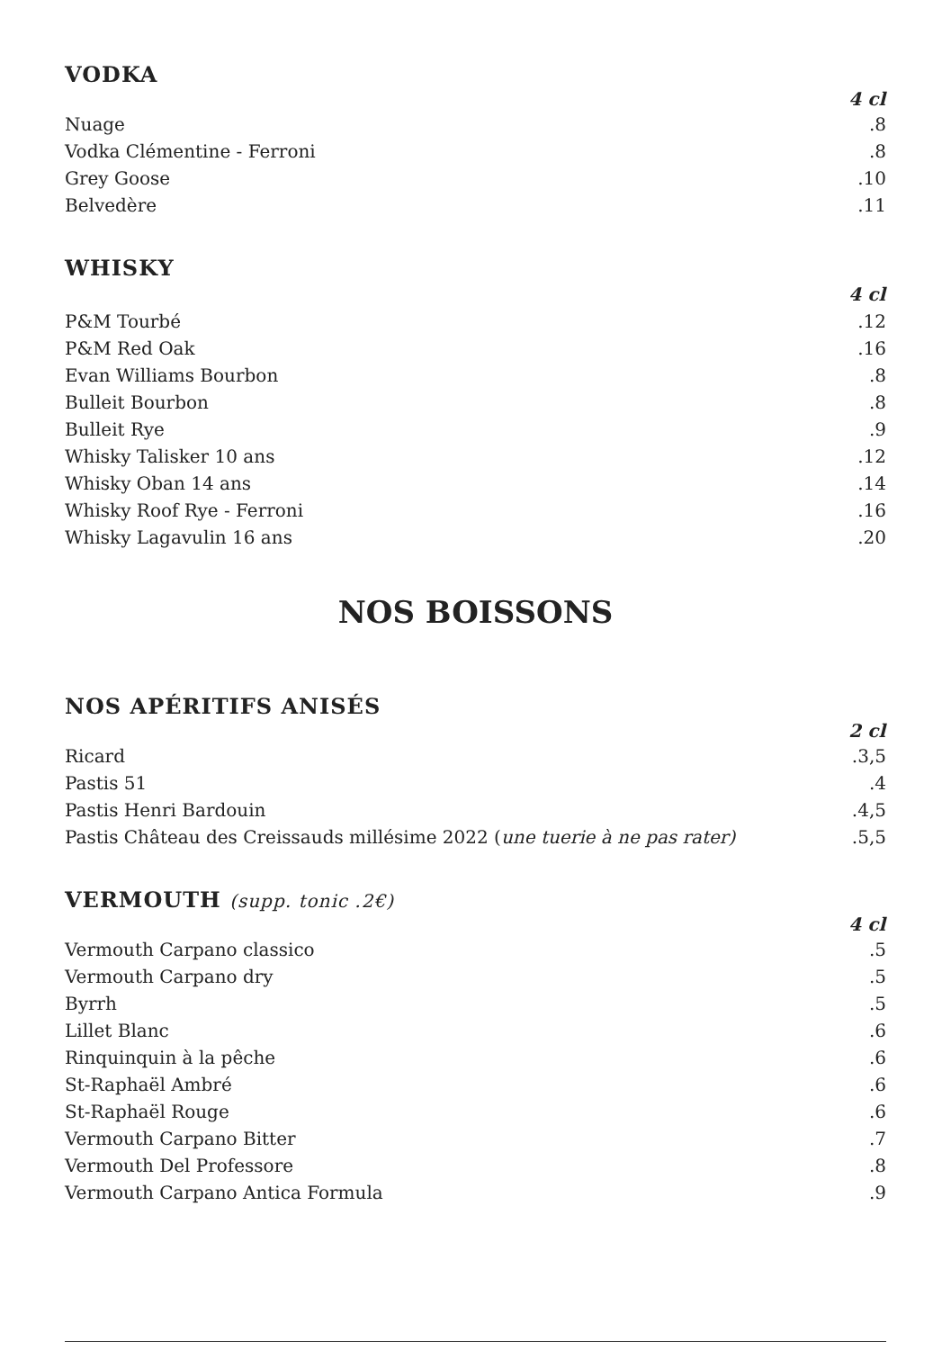VODKA
| | 4 cl |
| Nuage | .8 |
| Vodka Clémentine - Ferroni | .8 |
| Grey Goose | .10 |
| Belvedère | .11 |
WHISKY
| | 4 cl |
| P&M Tourbé | .12 |
| P&M Red Oak | .16 |
| Evan Williams Bourbon | .8 |
| Bulleit Bourbon | .8 |
| Bulleit Rye | .9 |
| Whisky Talisker 10 ans | .12 |
| Whisky Oban 14 ans | .14 |
| Whisky Roof Rye - Ferroni | .16 |
| Whisky Lagavulin 16 ans | .20 |
NOS BOISSONS
NOS APÉRITIFS ANISÉS
| | 2 cl |
| Ricard | .3,5 |
| Pastis 51 | .4 |
| Pastis Henri Bardouin | .4,5 |
| Pastis Château des Creissauds millésime 2022 ( une tuerie à ne pas rater) | .5,5 |
VERMOUTH (supp. tonic .2€)
| | 4 cl |
| Vermouth Carpano classico | .5 |
| Vermouth Carpano dry | .5 |
| Byrrh | .5 |
| Lillet Blanc | .6 |
| Rinquinquin à la pêche | .6 |
| St-Raphaël Ambré | .6 |
| St-Raphaël Rouge | .6 |
| Vermouth Carpano Bitter | .7 |
| Vermouth Del Professore | .8 |
| Vermouth Carpano Antica Formula | .9 |